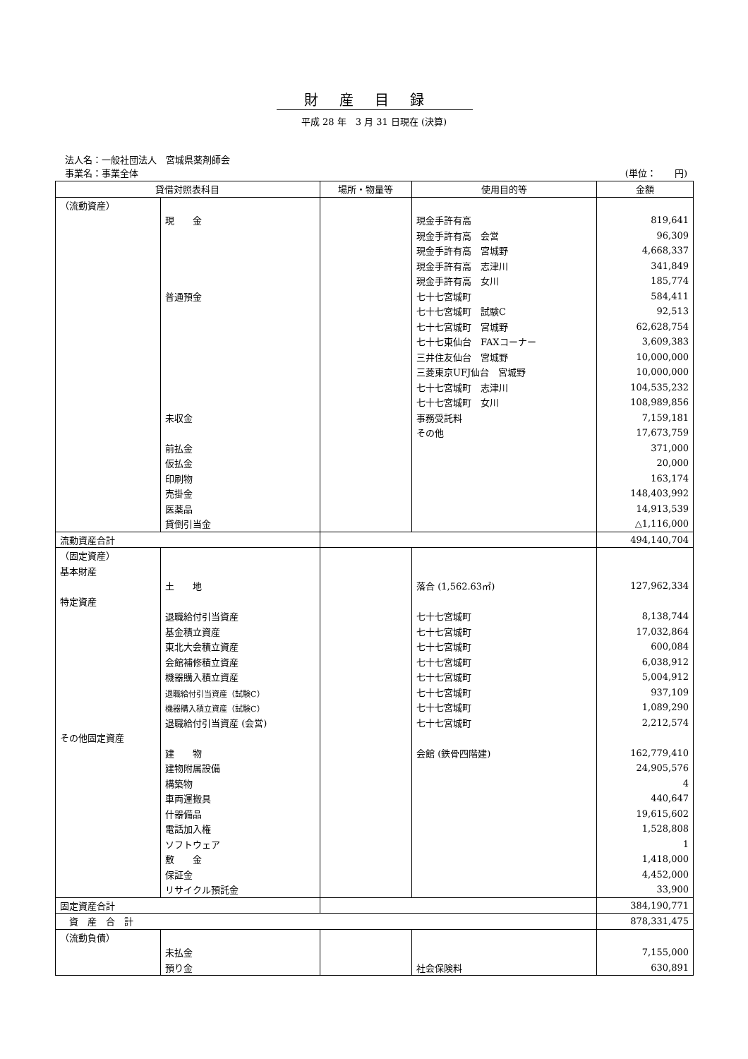財産目録
平成 28 年　3 月 31 日現在 (決算)
法人名：一般社団法人　宮城県薬剤師会
事業名：事業全体 (単位：　　円)
| 貸借対照表科目 | | 場所・物量等 | 使用目的等 | 金額 |
| --- | --- | --- | --- | --- |
| （流動資産） | | | | |
| | 現 金 | | 現金手許有高 | 819,641 |
| | | | 現金手許有高 会営 | 96,309 |
| | | | 現金手許有高 宮城野 | 4,668,337 |
| | | | 現金手許有高 志津川 | 341,849 |
| | | | 現金手許有高 女川 | 185,774 |
| | 普通預金 | | 七十七宮城町 | 584,411 |
| | | | 七十七宮城町 試験C | 92,513 |
| | | | 七十七宮城町 宮城野 | 62,628,754 |
| | | | 七十七東仙台 FAXコーナー | 3,609,383 |
| | | | 三井住友仙台 宮城野 | 10,000,000 |
| | | | 三菱東京UFJ仙台 宮城野 | 10,000,000 |
| | | | 七十七宮城町 志津川 | 104,535,232 |
| | | | 七十七宮城町 女川 | 108,989,856 |
| | 未収金 | | 事務受託料 | 7,159,181 |
| | | | その他 | 17,673,759 |
| | 前払金 | | | 371,000 |
| | 仮払金 | | | 20,000 |
| | 印刷物 | | | 163,174 |
| | 売掛金 | | | 148,403,992 |
| | 医薬品 | | | 14,913,539 |
| | 貸倒引当金 | | | △1,116,000 |
| 流動資産合計 | | | | 494,140,704 |
| （固定資産） | | | | |
| 基本財産 | | | | |
| | 土 地 | | 落合 (1,562.63㎡) | 127,962,334 |
| 特定資産 | | | | |
| | 退職給付引当資産 | | 七十七宮城町 | 8,138,744 |
| | 基金積立資産 | | 七十七宮城町 | 17,032,864 |
| | 東北大会積立資産 | | 七十七宮城町 | 600,084 |
| | 会館補修積立資産 | | 七十七宮城町 | 6,038,912 |
| | 機器購入積立資産 | | 七十七宮城町 | 5,004,912 |
| | 退職給付引当資産（試験C） | | 七十七宮城町 | 937,109 |
| | 機器購入積立資産（試験C） | | 七十七宮城町 | 1,089,290 |
| | 退職給付引当資産 (会営) | | 七十七宮城町 | 2,212,574 |
| その他固定資産 | | | | |
| | 建 物 | | 会館 (鉄骨四階建) | 162,779,410 |
| | 建物附属設備 | | | 24,905,576 |
| | 構築物 | | | 4 |
| | 車両運搬具 | | | 440,647 |
| | 什器備品 | | | 19,615,602 |
| | 電話加入権 | | | 1,528,808 |
| | ソフトウェア | | | 1 |
| | 敷 金 | | | 1,418,000 |
| | 保証金 | | | 4,452,000 |
| | リサイクル預託金 | | | 33,900 |
| 固定資産合計 | | | | 384,190,771 |
| 資 産 合 計 | | | | 878,331,475 |
| （流動負債） | | | | |
| | 未払金 | | | 7,155,000 |
| | 預り金 | | 社会保険料 | 630,891 |